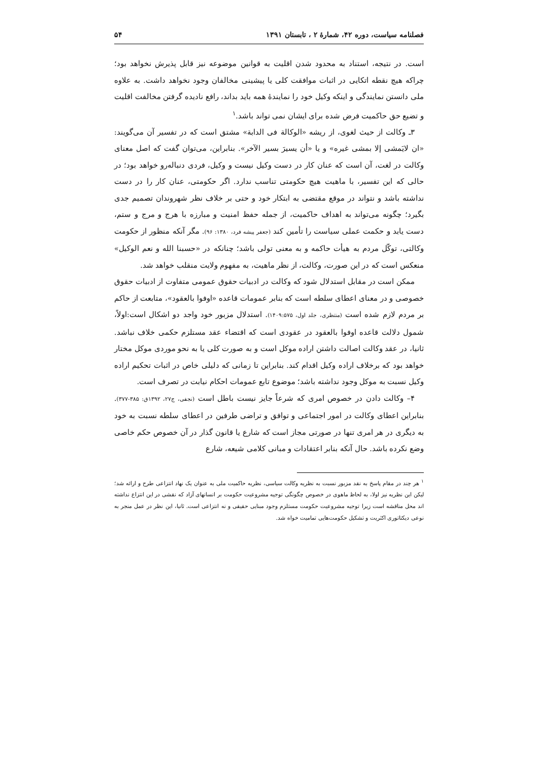فصلنامه سیاست، دوره ۴۲، شمارهٔ ۲ ، تابستان ۱۳۹۱ ۵۴
است. در نتیجه، استناد به محدود شدن اقلیت به قوانین موضوعه نیز قابل پذیرش نخواهد بود؛ چراکه هیچ نقطه اتکایی در اثبات موافقت کلی یا پیشینی مخالفان وجود نخواهد داشت. به علاوه ملی دانستن نمایندگی و اینکه وکیل خود را نمایندهٔ همه باید بداند، رافع نادیده گرفتن مخالفت اقلیت و تضیع حق حاکمیت فرض شده برای ایشان نمی تواند باشد.<sup>۱</sup>
۳ـ وکالت از حیث لغوی، از ریشه «الوکالة فی الدابة» مشتق است که در تفسیر آن می‌گویند: «ان لایَمشی إلا بمشی غیره» و یا «أن یسیرَ بسیر الآخر». بنابراین، می‌توان گفت که اصل معنای وکالت در لغت، آن است که عنان کار در دست وکیل نیست و وکیل، فردی دنباله‌رو خواهد بود؛ در حالی که این تفسیر، با ماهیت هیچ حکومتی تناسب ندارد. اگر حکومتی، عنان کار را در دست نداشته باشد و نتواند در موقع مقتضی به ابتکار خود و حتی بر خلاف نظر شهروندان تصمیم جدی بگیرد؛ چگونه می‌تواند به اهداف حاکمیت، از جمله حفظ امنیت و مبارزه با هرج و مرج و ستم، دست یابد و حکمت عملی سیاست را تأمین کند (جعفر پیشه فرد، ۱۳۸۰: ۹۶). مگر آنکه منظور از حکومت وکالتی، توکّل مردم به هیأت حاکمه و به معنی تولی باشد؛ چنانکه در «حسبنا الله و نعم الوکیل» منعکس است که در این صورت، وکالت، از نظر ماهیت، به مفهوم ولایت منقلب خواهد شد.
ممکن است در مقابل استدلال شود که وکالت در ادبیات حقوق عمومی متفاوت از ادبیات حقوق خصوصی و در معنای اعطای سلطه است که بنابر عمومات قاعده «اوفوا بالعقود»، متابعت از حاکم بر مردم لازم شده است (منتظری، جلد اول، ۱۴۰۹:۵۷۵). استدلال مزبور خود واجد دو اشکال است:اولاً، شمول دلالت قاعده اوفوا بالعقود در عقودی است که اقتضاء عقد مستلزم حکمی خلاف نباشد. ثانیا، در عقد وکالت اصالت داشتن اراده موکل است و به صورت کلی یا به نحو موردی موکل مختار خواهد بود که برخلاف اراده وکیل اقدام کند. بنابراین تا زمانی که دلیلی خاص در اثبات تحکیم اراده وکیل نسبت به موکل وجود نداشته باشد؛ موضوع تابع عمومات احکام نیابت در تصرف است.
۴– وکالت دادن در خصوص امری که شرعاً جایز نیست باطل است (نجفی، ج۲۷، ۱۳۹۲ق: ۳۸۵-۳۷۷). بنابراین اعطای وکالت در امور اجتماعی و توافق و تراضی طرفین در اعطای سلطه نسبت به خود به دیگری در هر امری تنها در صورتی مجاز است که شارع یا قانون گذار در آن خصوص حکم خاصی وضع نکرده باشد. حال آنکه بنابر اعتقادات و مبانی کلامی شیعه، شارع
<sup>۱</sup> هر چند در مقام پاسخ به نقد مزبور نسبت به نظریه وکالت سیاسی، نظریه حاکمیت ملی به عنوان یک نهاد انتزاعی طرح و ارائه شد؛ لیکن این نظریه نیز اولا، به لحاظ ماهوی در خصوص چگونگی توجیه مشروعیت حکومت بر انسانهای آزاد که نقشی در این انتزاع نداشته اند محل مناقشه است زیرا توجیه مشروعیت حکومت مستلزم وجود مبنایی حقیقی و نه انتزاعی است. ثانیا، این نظر در عمل منجر به نوعی دیکتاتوری اکثریت و تشکیل حکومت‌هایی تمامیت خواه شد.